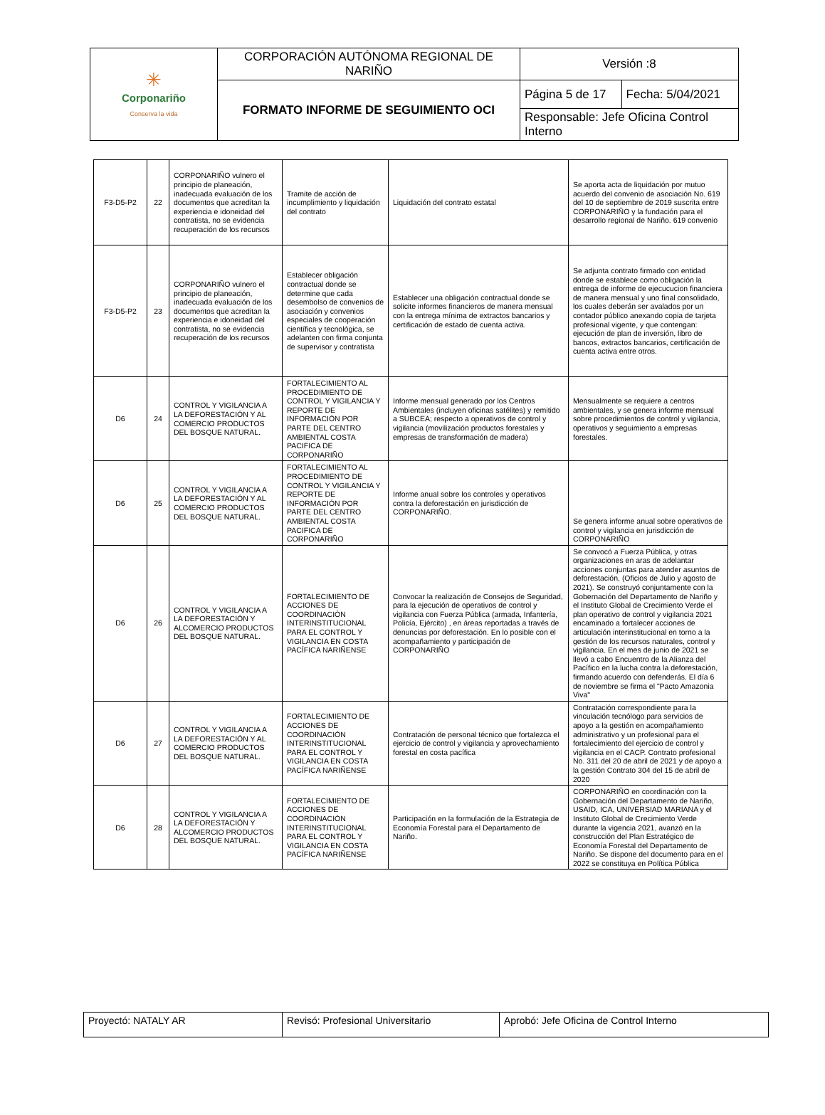| ✳ Corponariño Conserva la vida | CORPORACIÓN AUTÓNOMA REGIONAL DE NARIÑO | Versión :8 | |
| | FORMATO INFORME DE SEGUIMIENTO OCI | Página 5 de 17 | Fecha: 5/04/2021 |
| | | Responsable: Jefe Oficina Control Interno | |
| F3-D5-P2 | 22 | CORPONARIÑO vulnero el principio de planeación, inadecuada evaluación de los documentos que acreditan la experiencia e idoneidad del contratista, no se evidencia recuperación de los recursos | Tramite de acción de incumplimiento y liquidación del contrato | Liquidación del contrato estatal | Se aporta acta de liquidación por mutuo acuerdo del convenio de asociación No. 619 del 10 de septiembre de 2019 suscrita entre CORPONARIÑO y la fundación para el desarrollo regional de Nariño. 619 convenio |
| F3-D5-P2 | 23 | CORPONARIÑO vulnero el principio de planeación, inadecuada evaluación de los documentos que acreditan la experiencia e idoneidad del contratista, no se evidencia recuperación de los recursos | Establecer obligación contractual donde se determine que cada desembolso de convenios de asociación y convenios especiales de cooperación científica y tecnológica, se adelanten con firma conjunta de supervisor y contratista | Establecer una obligación contractual donde se solicite informes financieros de manera mensual con la entrega mínima de extractos bancarios y certificación de estado de cuenta activa. | Se adjunta contrato firmado con entidad donde se establece como obligación la entrega de informe de ejecucucion financiera de manera mensual y uno final consolidado, los cuales deberán ser avalados por un contador público anexando copia de tarjeta profesional vigente, y que contengan: ejecución de plan de inversión, libro de bancos, extractos bancarios, certificación de cuenta activa entre otros. |
| D6 | 24 | CONTROL Y VIGILANCIA A LA DEFORESTACIÓN Y AL COMERCIO PRODUCTOS DEL BOSQUE NATURAL. | FORTALECIMIENTO AL PROCEDIMIENTO DE CONTROL Y VIGILANCIA Y REPORTE DE INFORMACIÓN POR PARTE DEL CENTRO AMBIENTAL COSTA PACIFICA DE CORPONARIÑO | Informe mensual generado por los Centros Ambientales (incluyen oficinas satélites) y remitido a SUBCEA; respecto a operativos de control y vigilancia (movilización productos forestales y empresas de transformación de madera) | Mensualmente se requiere a centros ambientales, y se genera informe mensual sobre procedimientos de control y vigilancia, operativos y seguimiento a empresas forestales. |
| D6 | 25 | CONTROL Y VIGILANCIA A LA DEFORESTACIÓN Y AL COMERCIO PRODUCTOS DEL BOSQUE NATURAL. | FORTALECIMIENTO AL PROCEDIMIENTO DE CONTROL Y VIGILANCIA Y REPORTE DE INFORMACIÓN POR PARTE DEL CENTRO AMBIENTAL COSTA PACIFICA DE CORPONARIÑO | Informe anual sobre los controles y operativos contra la deforestación en jurisdicción de CORPONARIÑO. | Se genera informe anual sobre operativos de control y vigilancia en jurisdicción de CORPONARIÑO |
| D6 | 26 | CONTROL Y VIGILANCIA A LA DEFORESTACIÓN Y ALCOMERCIO PRODUCTOS DEL BOSQUE NATURAL. | FORTALECIMIENTO DE ACCIONES DE COORDINACIÓN INTERINSTITUCIONAL PARA EL CONTROL Y VIGILANCIA EN COSTA PACÍFICA NARIÑENSE | Convocar la realización de Consejos de Seguridad, para la ejecución de operativos de control y vigilancia con Fuerza Pública (armada, Infantería, Policía, Ejército) , en áreas reportadas a través de denuncias por deforestación. En lo posible con el acompañamiento y participación de CORPONARIÑO | Se convocó a Fuerza Pública, y otras organizaciones en aras de adelantar acciones conjuntas para atender asuntos de deforestación, (Oficios de Julio y agosto de 2021). Se construyó conjuntamente con la Gobernación del Departamento de Nariño y el Instituto Global de Crecimiento Verde el plan operativo de control y vigilancia 2021 encaminado a fortalecer acciones de articulación interinstitucional en torno a la gestión de los recursos naturales, control y vigilancia. En el mes de junio de 2021 se llevó a cabo Encuentro de la Alianza del Pacífico en la lucha contra la deforestación, firmando acuerdo con defenderás. El día 6 de noviembre se firma el "Pacto Amazonia Viva" |
| D6 | 27 | CONTROL Y VIGILANCIA A LA DEFORESTACIÓN Y AL COMERCIO PRODUCTOS DEL BOSQUE NATURAL. | FORTALECIMIENTO DE ACCIONES DE COORDINACIÓN INTERINSTITUCIONAL PARA EL CONTROL Y VIGILANCIA EN COSTA PACÍFICA NARIÑENSE | Contratación de personal técnico que fortalezca el ejercicio de control y vigilancia y aprovechamiento forestal en costa pacífica | Contratación correspondiente para la vinculación tecnólogo para servicios de apoyo a la gestión en acompañamiento administrativo y un profesional para el fortalecimiento del ejercicio de control y vigilancia en el CACP. Contrato profesional No. 311 del 20 de abril de 2021 y de apoyo a la gestión Contrato 304 del 15 de abril de 2020 |
| D6 | 28 | CONTROL Y VIGILANCIA A LA DEFORESTACIÓN Y ALCOMERCIO PRODUCTOS DEL BOSQUE NATURAL. | FORTALECIMIENTO DE ACCIONES DE COORDINACIÓN INTERINSTITUCIONAL PARA EL CONTROL Y VIGILANCIA EN COSTA PACÍFICA NARIÑENSE | Participación en la formulación de la Estrategia de Economía Forestal para el Departamento de Nariño. | CORPONARIÑO en coordinación con la Gobernación del Departamento de Nariño, USAID, ICA, UNIVERSIAD MARIANA y el Instituto Global de Crecimiento Verde durante la vigencia 2021, avanzó en la construcción del Plan Estratégico de Economía Forestal del Departamento de Nariño. Se dispone del documento para en el 2022 se constituya en Política Pública |
| Proyectó: NATALY AR | Revisó: Profesional Universitario | Aprobó: Jefe Oficina de Control Interno |